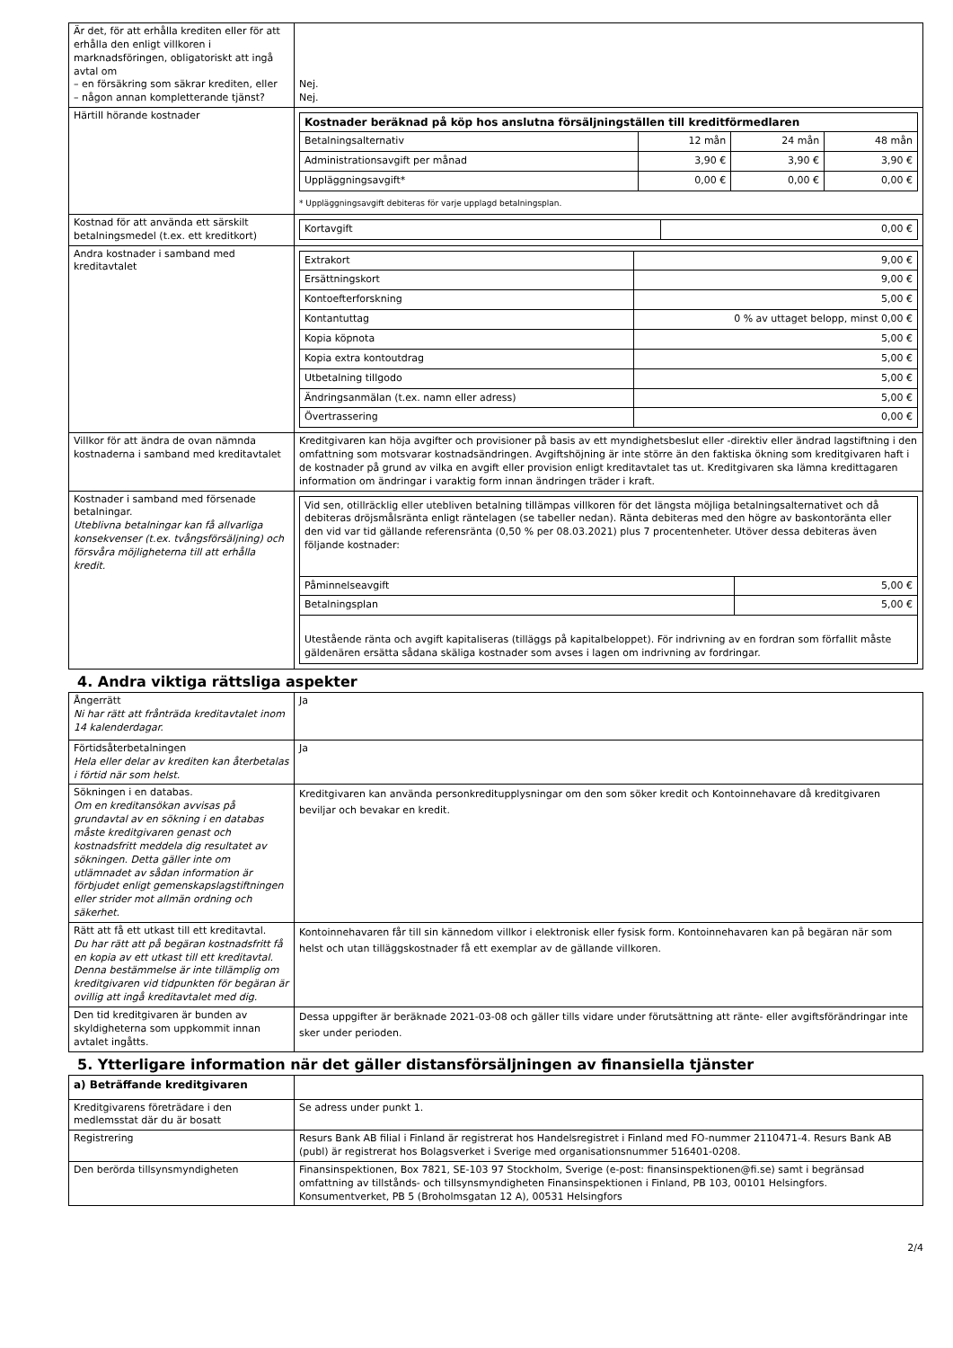| Är det, för att erhålla krediten eller för att erhålla den enligt villkoren i marknadsföringen, obligatoriskt att ingå avtal om – en försäkring som säkrar krediten, eller – någon annan kompletterande tjänst? | Nej. Nej. |
| Härtill hörande kostnader | / Kostnader beräknad på köp hos anslutna försäljningställen till kreditförmedlaren / / / / / --- / --- / --- / --- / / Betalningsalternativ / 12 mån / 24 mån / 48 mån / / Administrationsavgift per månad / 3,90 € / 3,90 € / 3,90 € / / Uppläggningsavgift* / 0,00 € / 0,00 € / 0,00 € / * Uppläggningsavgift debiteras för varje upplagd betalningsplan. |
| Kostnad för att använda ett särskilt betalningsmedel (t.ex. ett kreditkort) | / Kortavgift / 0,00 € / |
| Andra kostnader i samband med kreditavtalet | / Extrakort / 9,00 € / / Ersättningskort / 9,00 € / / Kontoefterforskning / 5,00 € / / Kontantuttag / 0 % av uttaget belopp, minst 0,00 € / / Kopia köpnota / 5,00 € / / Kopia extra kontoutdrag / 5,00 € / / Utbetalning tillgodo / 5,00 € / / Ändringsanmälan (t.ex. namn eller adress) / 5,00 € / / Övertrassering / 0,00 € / |
| Villkor för att ändra de ovan nämnda kostnaderna i samband med kreditavtalet | Kreditgivaren kan höja avgifter och provisioner på basis av ett myndighetsbeslut eller -direktiv eller ändrad lagstiftning i den omfattning som motsvarar kostnadsändringen. Avgiftshöjning är inte större än den faktiska ökning som kreditgivaren haft i de kostnader på grund av vilka en avgift eller provision enligt kreditavtalet tas ut. Kreditgivaren ska lämna kredittagaren information om ändringar i varaktig form innan ändringen träder i kraft. |
| Kostnader i samband med försenade betalningar. Uteblivna betalningar kan få allvarliga konsekvenser (t.ex. tvångsförsäljning) och försvåra möjligheterna till att erhålla kredit. | / Vid sen, otillräcklig eller utebliven betalning tillämpas villkoren för det längsta möjliga betalningsalternativet och då debiteras dröjsmålsränta enligt räntelagen (se tabeller nedan). Ränta debiteras med den högre av baskontoränta eller den vid var tid gällande referensränta (0,50 % per 08.03.2021) plus 7 procentenheter. Utöver dessa debiteras även följande kostnader: / / / Påminnelseavgift / 5,00 € / / Betalningsplan / 5,00 € / / Utestående ränta och avgift kapitaliseras (tilläggs på kapitalbeloppet). För indrivning av en fordran som förfallit måste gäldenären ersätta sådana skäliga kostnader som avses i lagen om indrivning av fordringar. / / |
4. Andra viktiga rättsliga aspekter
| Ångerrätt Ni har rätt att frånträda kreditavtalet inom 14 kalenderdagar. | Ja |
| Förtidsåterbetalningen Hela eller delar av krediten kan återbetalas i förtid när som helst. | Ja |
| Sökningen i en databas. Om en kreditansökan avvisas på grundavtal av en sökning i en databas måste kreditgivaren genast och kostnadsfritt meddela dig resultatet av sökningen. Detta gäller inte om utlämnadet av sådan information är förbjudet enligt gemenskapslagstiftningen eller strider mot allmän ordning och säkerhet. | Kreditgivaren kan använda personkreditupplysningar om den som söker kredit och Kontoinnehavare då kreditgivaren beviljar och bevakar en kredit. |
| Rätt att få ett utkast till ett kreditavtal. Du har rätt att på begäran kostnadsfritt få en kopia av ett utkast till ett kreditavtal. Denna bestämmelse är inte tillämplig om kreditgivaren vid tidpunkten för begäran är ovillig att ingå kreditavtalet med dig. | Kontoinnehavaren får till sin kännedom villkor i elektronisk eller fysisk form. Kontoinnehavaren kan på begäran när som helst och utan tilläggskostnader få ett exemplar av de gällande villkoren. |
| Den tid kreditgivaren är bunden av skyldigheterna som uppkommit innan avtalet ingåtts. | Dessa uppgifter är beräknade 2021-03-08 och gäller tills vidare under förutsättning att ränte- eller avgiftsförändringar inte sker under perioden. |
5. Ytterligare information när det gäller distansförsäljningen av finansiella tjänster
| a) Beträffande kreditgivaren | |
| Kreditgivarens företrädare i den medlemsstat där du är bosatt | Se adress under punkt 1. |
| Registrering | Resurs Bank AB filial i Finland är registrerat hos Handelsregistret i Finland med FO-nummer 2110471-4. Resurs Bank AB (publ) är registrerat hos Bolagsverket i Sverige med organisationsnummer 516401-0208. |
| Den berörda tillsynsmyndigheten | Finansinspektionen, Box 7821, SE-103 97 Stockholm, Sverige (e-post: finansinspektionen@fi.se) samt i begränsad omfattning av tillstånds- och tillsynsmyndigheten Finansinspektionen i Finland, PB 103, 00101 Helsingfors. Konsumentverket, PB 5 (Broholmsgatan 12 A), 00531 Helsingfors |
2/4